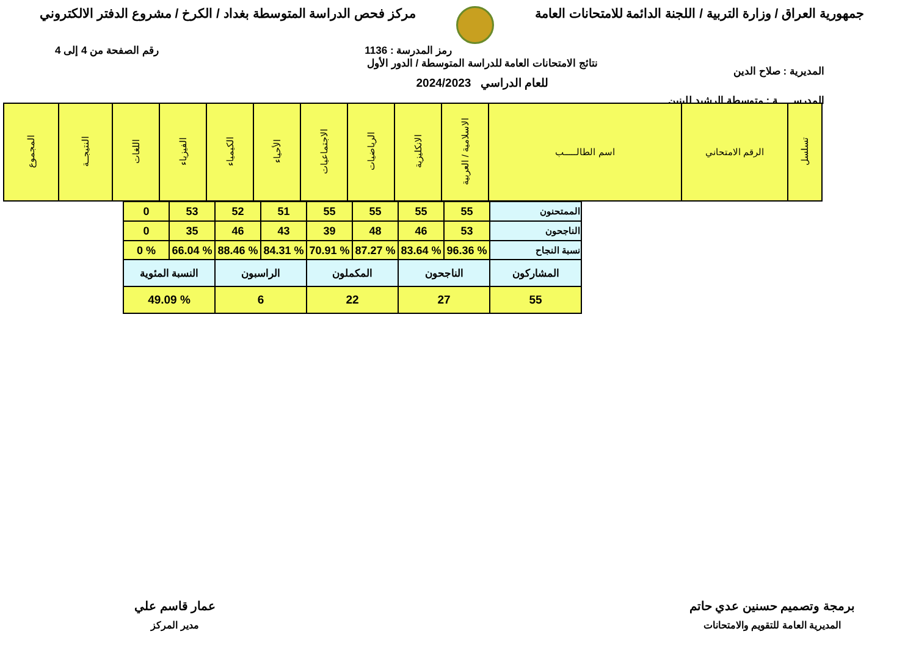جمهورية العراق / وزارة التربية / اللجنة الدائمة للامتحانات العامة
مركز فحص الدراسة المتوسطة بغداد / الكرخ / مشروع الدفتر الالكتروني
رمز المدرسة : 1136 رقم الصفحة من 4 إلى 4
المديرية : صلاح الدين
المدرســـــة : متوسطة الرشيد للبنين
نتائج الامتحانات العامة للدراسة المتوسطة / الدور الأول
للعام الدراسي 2024/2023
| تسلسل | الرقم الامتحاني | اسم الطالـــــب | الاسلامية / العربية | الانكليزية | الرياضيات | الاجتماعيات | الأحياء | الكيمياء | الفيزياء | اللغات | النتيجــة | المجموع |
| الممتحنون | 55 | 55 | 55 | 55 | 51 | 52 | 53 | 0 |
| الناجحون | 53 | 46 | 48 | 39 | 43 | 46 | 35 | 0 |
| نسبة النجاح | % 96.36 | % 83.64 | % 87.27 | % 70.91 | % 84.31 | % 88.46 | % 66.04 | % 0 |
| المشاركون | الناجحون | المكملون | الراسبون | النسبة المئوية |
| 55 | 27 | 22 | 6 | % 49.09 |
برمجة وتصميم حسنين عدي حاتم
المديرية العامة للتقويم والامتحانات
عمار قاسم علي
مدير المركز